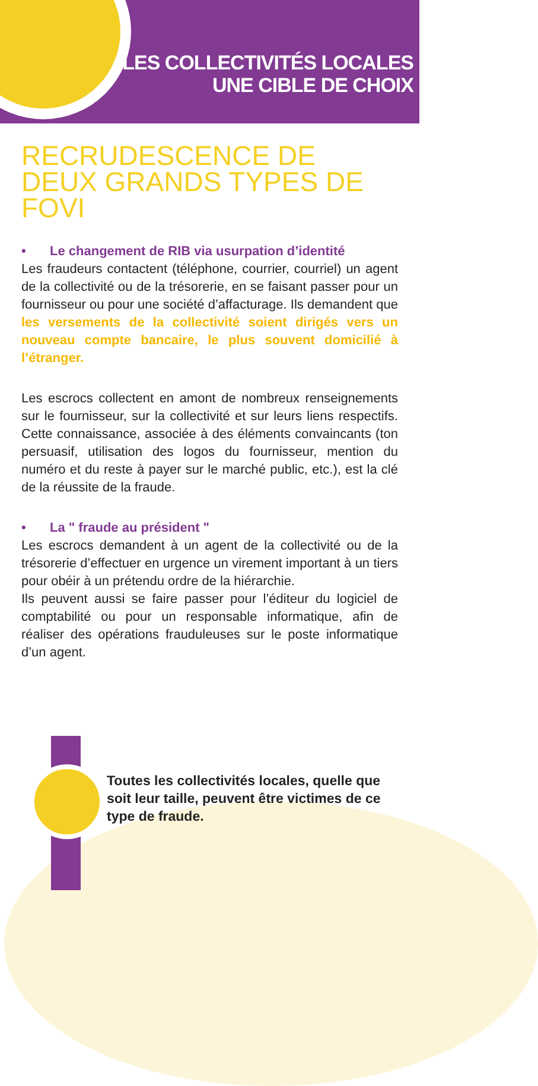LES COLLECTIVITÉS LOCALES
UNE CIBLE DE CHOIX
RECRUDESCENCE DE DEUX GRANDS TYPES DE FOVI
• Le changement de RIB via usurpation d’identité
Les fraudeurs contactent (téléphone, courrier, courriel) un agent de la collectivité ou de la trésorerie, en se faisant passer pour un fournisseur ou pour une société d’affacturage. Ils demandent que les versements de la collectivité soient dirigés vers un nouveau compte bancaire, le plus souvent domicilié à l’étranger.
Les escrocs collectent en amont de nombreux renseignements sur le fournisseur, sur la collectivité et sur leurs liens respectifs. Cette connaissance, associée à des éléments convaincants (ton persuasif, utilisation des logos du fournisseur, mention du numéro et du reste à payer sur le marché public, etc.), est la clé de la réussite de la fraude.
• La " fraude au président "
Les escrocs demandent à un agent de la collectivité ou de la trésorerie d’effectuer en urgence un virement important à un tiers pour obéir à un prétendu ordre de la hiérarchie.
Ils peuvent aussi se faire passer pour l’éditeur du logiciel de comptabilité ou pour un responsable informatique, afin de réaliser des opérations frauduleuses sur le poste informatique d’un agent.
Toutes les collectivités locales, quelle que soit leur taille, peuvent être victimes de ce type de fraude.